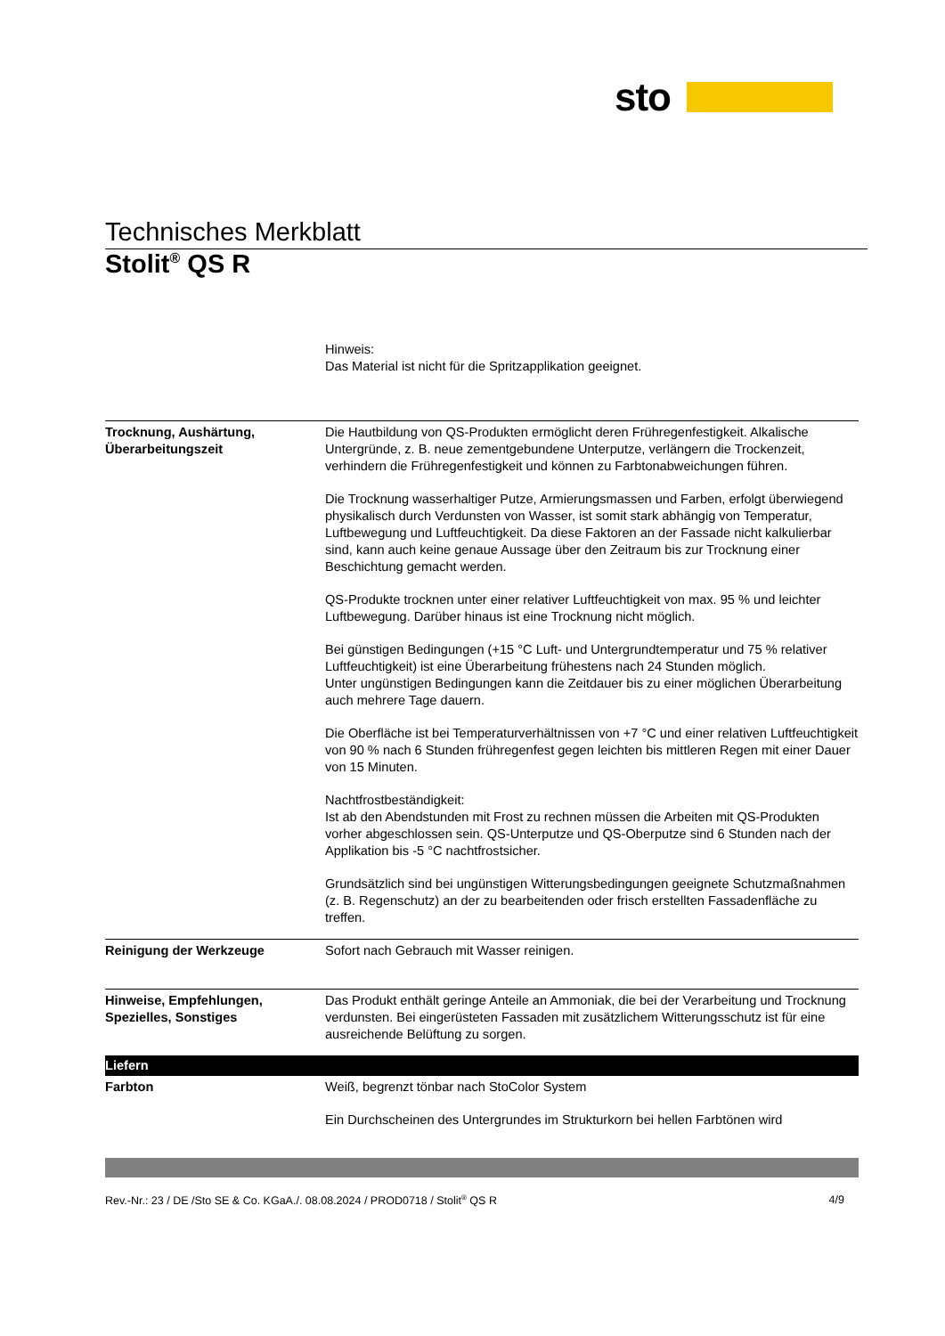sto
Technisches Merkblatt
Stolit<sup>®</sup> QS R
| | Hinweis: Das Material ist nicht für die Spritzapplikation geeignet. |
| Trocknung, Aushärtung, Überarbeitungszeit | Die Hautbildung von QS-Produkten ermöglicht deren Frühregenfestigkeit. Alkalische Untergründe, z. B. neue zementgebundene Unterputze, verlängern die Trockenzeit, verhindern die Frühregenfestigkeit und können zu Farbtonabweichungen führen. Die Trocknung wasserhaltiger Putze, Armierungsmassen und Farben, erfolgt überwiegend physikalisch durch Verdunsten von Wasser, ist somit stark abhängig von Temperatur, Luftbewegung und Luftfeuchtigkeit. Da diese Faktoren an der Fassade nicht kalkulierbar sind, kann auch keine genaue Aussage über den Zeitraum bis zur Trocknung einer Beschichtung gemacht werden. QS-Produkte trocknen unter einer relativer Luftfeuchtigkeit von max. 95 % und leichter Luftbewegung. Darüber hinaus ist eine Trocknung nicht möglich. Bei günstigen Bedingungen (+15 °C Luft- und Untergrundtemperatur und 75 % relativer Luftfeuchtigkeit) ist eine Überarbeitung frühestens nach 24 Stunden möglich. Unter ungünstigen Bedingungen kann die Zeitdauer bis zu einer möglichen Überarbeitung auch mehrere Tage dauern. Die Oberfläche ist bei Temperaturverhältnissen von +7 °C und einer relativen Luftfeuchtigkeit von 90 % nach 6 Stunden frühregenfest gegen leichten bis mittleren Regen mit einer Dauer von 15 Minuten. Nachtfrostbeständigkeit: Ist ab den Abendstunden mit Frost zu rechnen müssen die Arbeiten mit QS-Produkten vorher abgeschlossen sein. QS-Unterputze und QS-Oberputze sind 6 Stunden nach der Applikation bis -5 °C nachtfrostsicher. Grundsätzlich sind bei ungünstigen Witterungsbedingungen geeignete Schutzmaßnahmen (z. B. Regenschutz) an der zu bearbeitenden oder frisch erstellten Fassadenfläche zu treffen. |
| Reinigung der Werkzeuge | Sofort nach Gebrauch mit Wasser reinigen. |
| Hinweise, Empfehlungen, Spezielles, Sonstiges | Das Produkt enthält geringe Anteile an Ammoniak, die bei der Verarbeitung und Trocknung verdunsten. Bei eingerüsteten Fassaden mit zusätzlichem Witterungsschutz ist für eine ausreichende Belüftung zu sorgen. |
| Liefern | |
| Farbton | Weiß, begrenzt tönbar nach StoColor System Ein Durchscheinen des Untergrundes im Strukturkorn bei hellen Farbtönen wird |
Rev.-Nr.: 23 / DE /Sto SE & Co. KGaA./. 08.08.2024 / PROD0718 / Stolit<sup>®</sup> QS R 4/9